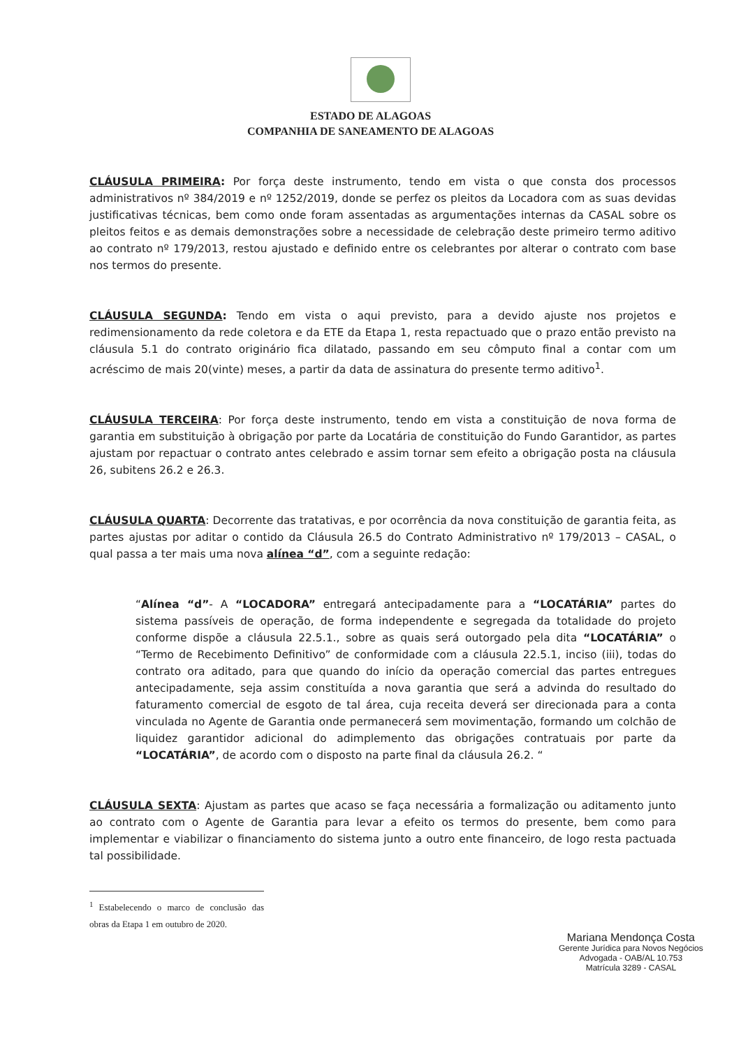ESTADO DE ALAGOAS
COMPANHIA DE SANEAMENTO DE ALAGOAS
CLÁUSULA PRIMEIRA: Por força deste instrumento, tendo em vista o que consta dos processos administrativos nº 384/2019 e nº 1252/2019, donde se perfez os pleitos da Locadora com as suas devidas justificativas técnicas, bem como onde foram assentadas as argumentações internas da CASAL sobre os pleitos feitos e as demais demonstrações sobre a necessidade de celebração deste primeiro termo aditivo ao contrato nº 179/2013, restou ajustado e definido entre os celebrantes por alterar o contrato com base nos termos do presente.
CLÁUSULA SEGUNDA: Tendo em vista o aqui previsto, para a devido ajuste nos projetos e redimensionamento da rede coletora e da ETE da Etapa 1, resta repactuado que o prazo então previsto na cláusula 5.1 do contrato originário fica dilatado, passando em seu cômputo final a contar com um acréscimo de mais 20(vinte) meses, a partir da data de assinatura do presente termo aditivo<sup>1</sup>.
CLÁUSULA TERCEIRA: Por força deste instrumento, tendo em vista a constituição de nova forma de garantia em substituição à obrigação por parte da Locatária de constituição do Fundo Garantidor, as partes ajustam por repactuar o contrato antes celebrado e assim tornar sem efeito a obrigação posta na cláusula 26, subitens 26.2 e 26.3.
CLÁUSULA QUARTA: Decorrente das tratativas, e por ocorrência da nova constituição de garantia feita, as partes ajustas por aditar o contido da Cláusula 26.5 do Contrato Administrativo nº 179/2013 – CASAL, o qual passa a ter mais uma nova alínea “d”, com a seguinte redação:
“Alínea “d”- A “LOCADORA” entregará antecipadamente para a “LOCATÁRIA” partes do sistema passíveis de operação, de forma independente e segregada da totalidade do projeto conforme dispõe a cláusula 22.5.1., sobre as quais será outorgado pela dita “LOCATÁRIA” o “Termo de Recebimento Definitivo” de conformidade com a cláusula 22.5.1, inciso (iii), todas do contrato ora aditado, para que quando do início da operação comercial das partes entregues antecipadamente, seja assim constituída a nova garantia que será a advinda do resultado do faturamento comercial de esgoto de tal área, cuja receita deverá ser direcionada para a conta vinculada no Agente de Garantia onde permanecerá sem movimentação, formando um colchão de liquidez garantidor adicional do adimplemento das obrigações contratuais por parte da “LOCATÁRIA”, de acordo com o disposto na parte final da cláusula 26.2. “
CLÁUSULA SEXTA: Ajustam as partes que acaso se faça necessária a formalização ou aditamento junto ao contrato com o Agente de Garantia para levar a efeito os termos do presente, bem como para implementar e viabilizar o financiamento do sistema junto a outro ente financeiro, de logo resta pactuada tal possibilidade.
<sup>1</sup> Estabelecendo o marco de conclusão das obras da Etapa 1 em outubro de 2020.
Mariana Mendonça Costa
Gerente Jurídica para Novos Negócios
Advogada - OAB/AL 10.753
Matrícula 3289 - CASAL